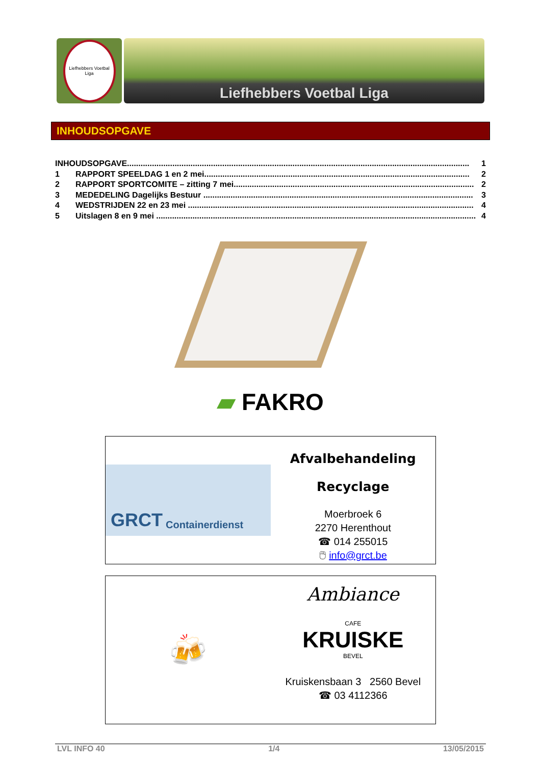Liefhebbers Voetbal Liga
Liefhebbers Voetbal Liga
INHOUDSOPGAVE
INHOUDSOPGAVE....................................................................................................................................................... 1
1 RAPPORT SPEELDAG 1 en 2 mei..................................................................................................................... 2
2 RAPPORT SPORTCOMITE – zitting 7 mei.......................................................................................................... 2
3 MEDEDELING Dagelijks Bestuur ....................................................................................................................... 3
4 WEDSTRIJDEN 22 en 23 mei .............................................................................................................................. 4
5 Uitslagen 8 en 9 mei ............................................................................................................................................. 4
▰ FAKRO
GRCT Containerdienst
Afvalbehandeling
Recyclage
Moerbroek 6
2270 Herenthout
☎ 014 255015
🖱 info@grct.be
🍻
Ambiance
CAFE
KRUISKE
BEVEL
Kruiskensbaan 3 2560 Bevel
☎ 03 4112366
LVL INFO 40 1/4 13/05/2015